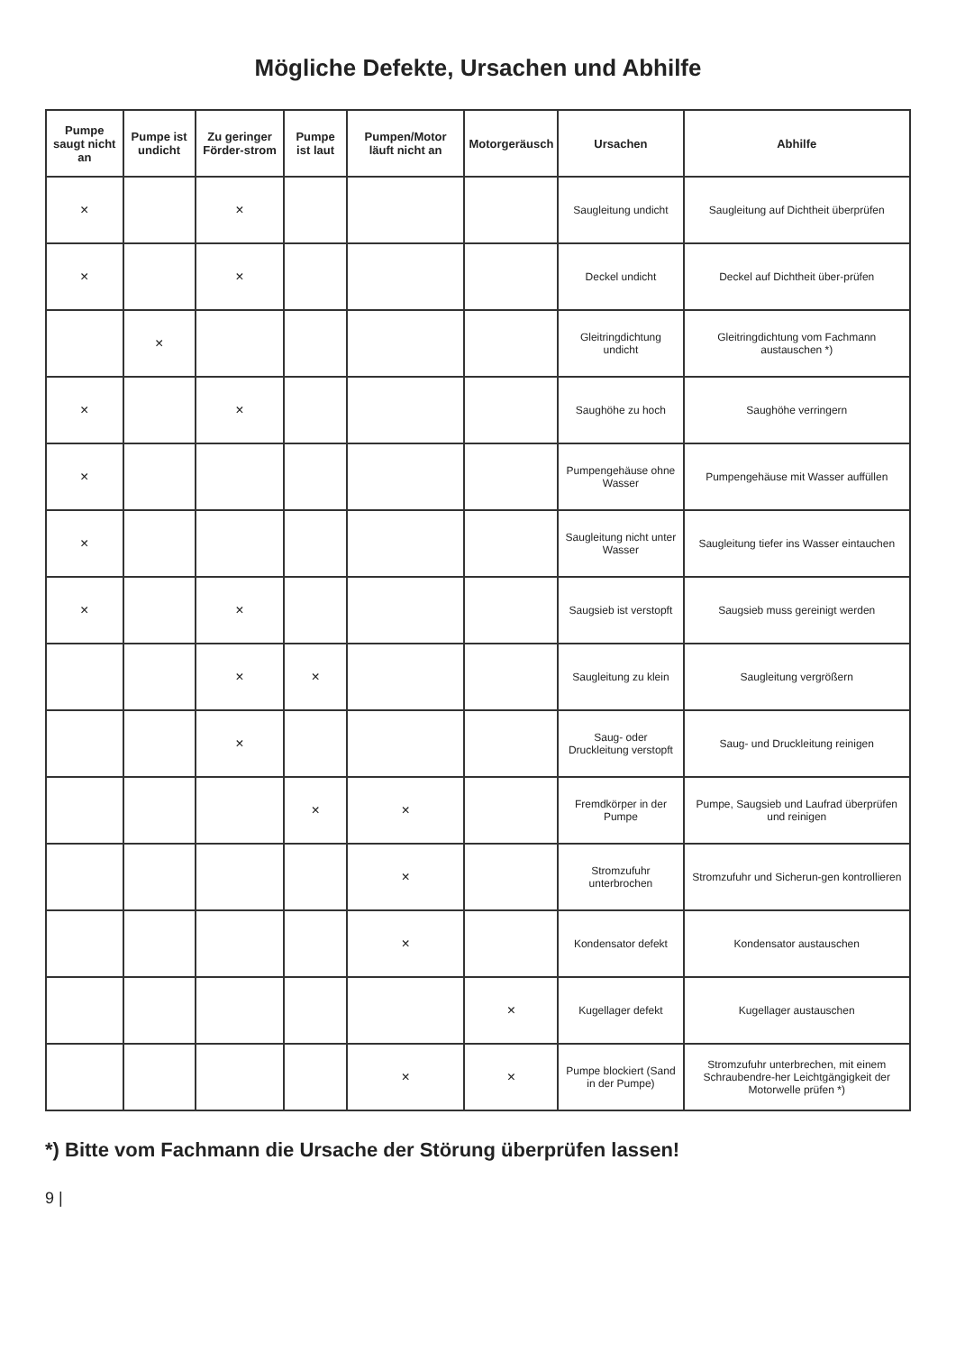Mögliche Defekte, Ursachen und Abhilfe
| Pumpe saugt nicht an | Pumpe ist undicht | Zu geringer Förder-strom | Pumpe ist laut | Pumpen/Motor läuft nicht an | Motorgeräusch | Ursachen | Abhilfe |
| --- | --- | --- | --- | --- | --- | --- | --- |
| × | | × | | | | Saugleitung undicht | Saugleitung auf Dichtheit überprüfen |
| × | | × | | | | Deckel undicht | Deckel auf Dichtheit über-prüfen |
| | × | | | | | Gleitringdichtung undicht | Gleitringdichtung vom Fachmann austauschen *) |
| × | | × | | | | Saughöhe zu hoch | Saughöhe verringern |
| × | | | | | | Pumpengehäuse ohne Wasser | Pumpengehäuse mit Wasser auffüllen |
| × | | | | | | Saugleitung nicht unter Wasser | Saugleitung tiefer ins Wasser eintauchen |
| × | | × | | | | Saugsieb ist verstopft | Saugsieb muss gereinigt werden |
| | | × | × | | | Saugleitung zu klein | Saugleitung vergrößern |
| | | × | | | | Saug- oder Druckleitung verstopft | Saug- und Druckleitung reinigen |
| | | | × | × | | Fremdkörper in der Pumpe | Pumpe, Saugsieb und Laufrad überprüfen und reinigen |
| | | | | × | | Stromzufuhr unterbrochen | Stromzufuhr und Sicherun-gen kontrollieren |
| | | | | × | | Kondensator defekt | Kondensator austauschen |
| | | | | | × | Kugellager defekt | Kugellager austauschen |
| | | | | × | × | Pumpe blockiert (Sand in der Pumpe) | Stromzufuhr unterbrechen, mit einem Schraubendre-her Leichtgängigkeit der Motorwelle prüfen *) |
*) Bitte vom Fachmann die Ursache der Störung überprüfen lassen!
9 |